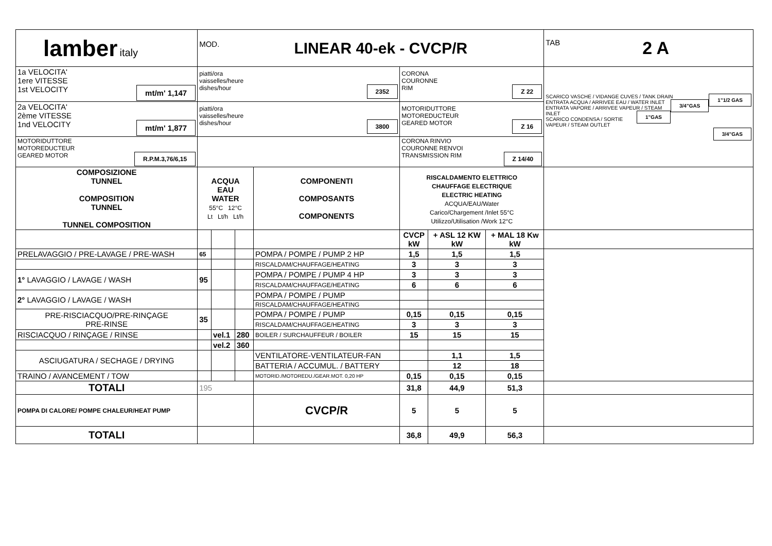| lamber italy | MOD. LINEAR 40-ek - CVCP/R | | | | | | | | TAB 2 A |
| 1a VELOCITA' 1ere VITESSE 1st VELOCITY mt/m' 1,147 | piatti/ora vaisselles/heure dishes/hour 2352 | | | | CORONA COURONNE RIM Z 22 | | | SCARICO VASCHE / VIDANGE CUVES / TANK DRAIN 1"1/2 GAS ENTRATA ACQUA / ARRIVEE EAU / WATER INLET 3/4"GAS ENTRATA VAPORE / ARRIVEE VAPEUR / STEAM INLET 1"GAS SCARICO CONDENSA / SORTIE VAPEUR / STEAM OUTLET 3/4"GAS | |
| 2a VELOCITA' 2ème VITESSE 1nd VELOCITY mt/m' 1,877 | piatti/ora vaisselles/heure dishes/hour 3800 | | | | MOTORIDUTTORE MOTOREDUCTEUR GEARED MOTOR Z 16 | | | | |
| MOTORIDUTTORE MOTOREDUCTEUR GEARED MOTOR R.P.M.3,76/6,15 | | | | | CORONA RINVIO COURONNE RENVOI TRANSMISSION RIM Z 14/40 | | | | |
| COMPOSIZIONE TUNNEL COMPOSITION TUNNEL TUNNEL COMPOSITION | ACQUA EAU WATER 55°C 12°C Lt Lt/h Lt/h | | | COMPONENTI COMPOSANTS COMPONENTS | RISCALDAMENTO ELETTRICO CHAUFFAGE ELECTRIQUE ELECTRIC HEATING ACQUA/EAU/Water Carico/Chargement /Inlet 55°C Utilizzo/Utilisation /Work 12°C | | | | |
| | | | | | CVCP kW | + ASL 12 KW kW | + MAL 18 Kw kW | | |
| PRELAVAGGIO / PRE-LAVAGE / PRE-WASH | 65 | | | POMPA / POMPE / PUMP 2 HP | 1,5 | 1,5 | 1,5 | | |
| | | | | RISCALDAM/CHAUFFAGE/HEATING | 3 | 3 | 3 | | |
| 1° LAVAGGIO / LAVAGE / WASH | 95 | | | POMPA / POMPE / PUMP 4 HP | 3 | 3 | 3 | | |
| | | | | RISCALDAM/CHAUFFAGE/HEATING | 6 | 6 | 6 | | |
| 2° LAVAGGIO / LAVAGE / WASH | | | | POMPA / POMPE / PUMP | | | | | |
| | | | | RISCALDAM/CHAUFFAGE/HEATING | | | | | |
| PRE-RISCIACQUO/PRE-RINÇAGE PRE-RINSE | 35 | | | POMPA / POMPE / PUMP | 0,15 | 0,15 | 0,15 | | |
| | | | | RISCALDAM/CHAUFFAGE/HEATING | 3 | 3 | 3 | | |
| RISCIACQUO / RINÇAGE / RINSE | | vel.1 | 280 | BOILER / SURCHAUFFEUR / BOILER | 15 | 15 | 15 | | |
| | | vel.2 | 360 | | | | | | |
| ASCIUGATURA / SECHAGE / DRYING | | | | VENTILATORE-VENTILATEUR-FAN | | 1,1 | 1,5 | | |
| | | | | BATTERIA / ACCUMUL. / BATTERY | | 12 | 18 | | |
| TRAINO / AVANCEMENT / TOW | | | | MOTORID./MOTOREDU./GEAR.MOT. 0,20 HP | 0,15 | 0,15 | 0,15 | | |
| TOTALI | 195 | | | | 31,8 | 44,9 | 51,3 | | |
| POMPA DI CALORE/ POMPE CHALEUR/HEAT PUMP | | | | CVCP/R | 5 | 5 | 5 | | |
| TOTALI | | | | | 36,8 | 49,9 | 56,3 | | |